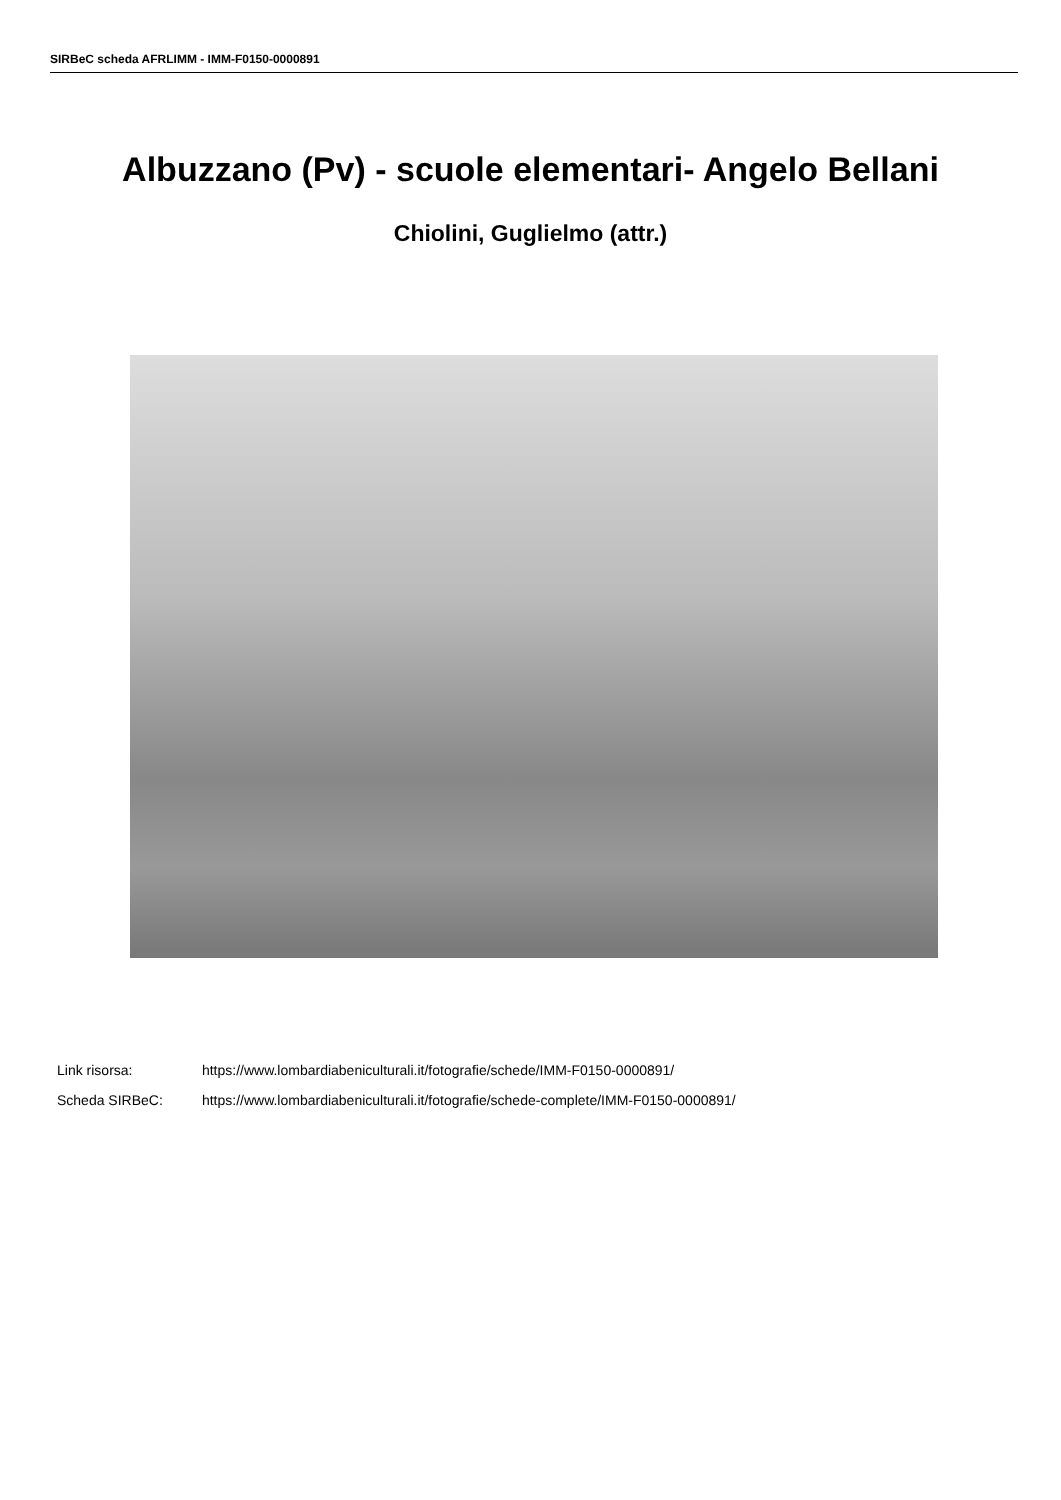SIRBeC scheda AFRLIMM - IMM-F0150-0000891
Albuzzano (Pv) - scuole elementari- Angelo Bellani
Chiolini, Guglielmo (attr.)
Link risorsa: https://www.lombardiabeniculturali.it/fotografie/schede/IMM-F0150-0000891/
Scheda SIRBeC: https://www.lombardiabeniculturali.it/fotografie/schede-complete/IMM-F0150-0000891/